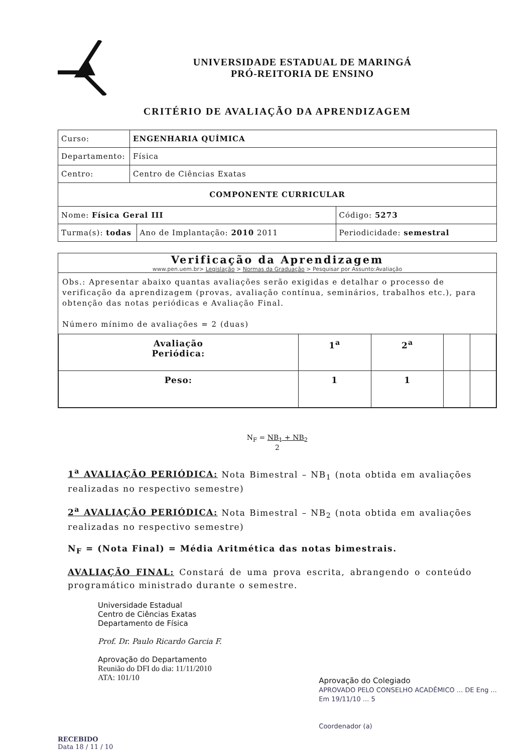UNIVERSIDADE ESTADUAL DE MARINGÁ
PRÓ-REITORIA DE ENSINO
CRITÉRIO DE AVALIAÇÃO DA APRENDIZAGEM
| Curso: | ENGENHARIA QUÍMICA | | |
| Departamento: | Física | | |
| Centro: | Centro de Ciências Exatas | | |
| COMPONENTE CURRICULAR | | | |
| Nome: Física Geral III | | | Código: 5273 |
| Turma(s): todas | | Ano de Implantação: 2010 2011 | Periodicidade: semestral |
Verificação da Aprendizagem
www.pen.uem.br> Legislação > Normas da Graduação > Pesquisar por Assunto:Avaliação
Obs.: Apresentar abaixo quantas avaliações serão exigidas e detalhar o processo de verificação da aprendizagem (provas, avaliação contínua, seminários, trabalhos etc.), para obtenção das notas periódicas e Avaliação Final.
Número mínimo de avaliações = 2 (duas)
| Avaliação Periódica: | 1<sup>a</sup> | 2<sup>a</sup> | | |
| Peso: | 1 | 1 | | |
N<sub>F</sub> = NB<sub>1</sub> + NB<sub>2</sub>
2
1<sup>a</sup> AVALIAÇÃO PERIÓDICA: Nota Bimestral – NB<sub>1</sub> (nota obtida em avaliações realizadas no respectivo semestre)
2<sup>a</sup> AVALIAÇÃO PERIÓDICA: Nota Bimestral – NB<sub>2</sub> (nota obtida em avaliações realizadas no respectivo semestre)
N<sub>F</sub> = (Nota Final) = Média Aritmética das notas bimestrais.
AVALIAÇÃO FINAL: Constará de uma prova escrita, abrangendo o conteúdo programático ministrado durante o semestre.
Universidade Estadual
Centro de Ciências Exatas
Departamento de Física
Prof. Dr. Paulo Ricardo Garcia F.
Aprovação do Departamento
Reunião do DFI do dia: 11/11/2010
ATA: 101/10
Aprovação do Colegiado
APROVADO PELO CONSELHO ACADÊMICO ... DE Eng ...
Em 19/11/10 ... 5
Coordenador (a)
RECEBIDO
Data 18 / 11 / 10